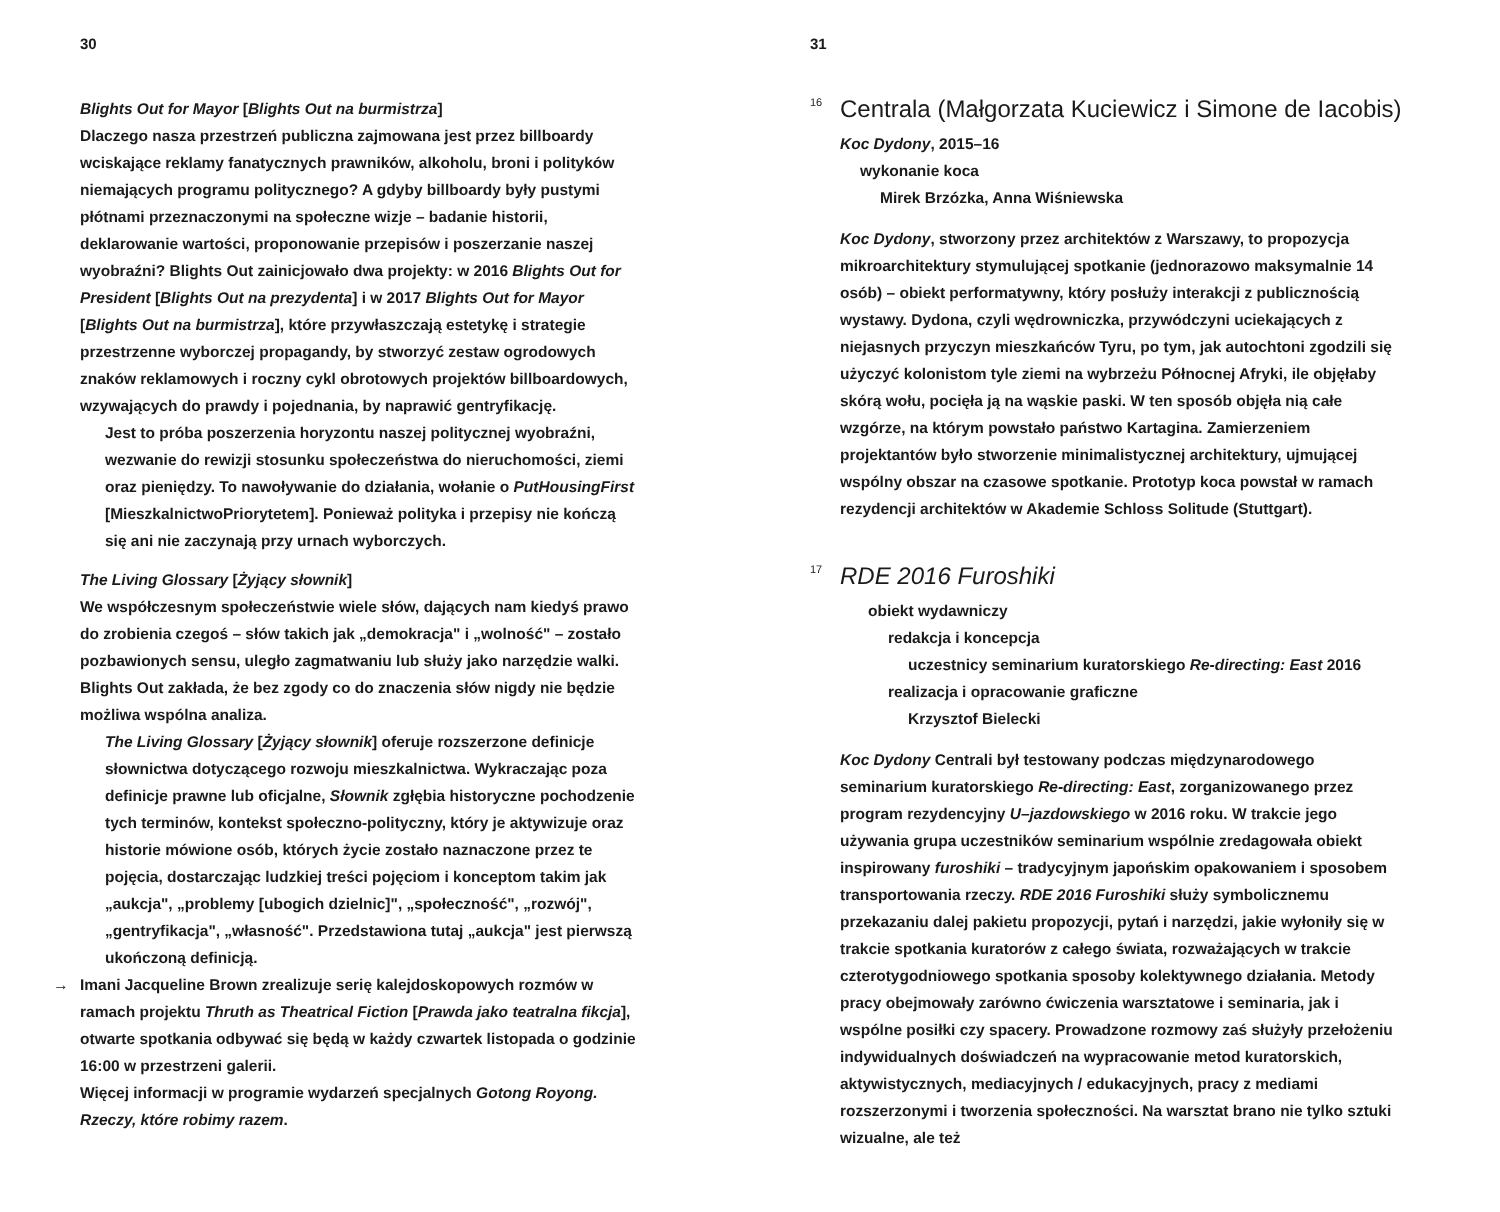30
Blights Out for Mayor [Blights Out na burmistrza]
Dlaczego nasza przestrzeń publiczna zajmowana jest przez billboardy wciskające reklamy fanatycznych prawników, alkoholu, broni i polityków niemających programu politycznego? A gdyby billboardy były pustymi płótnami przeznaczonymi na społeczne wizje – badanie historii, deklarowanie wartości, proponowanie przepisów i poszerzanie naszej wyobraźni? Blights Out zainicjowało dwa projekty: w 2016 Blights Out for President [Blights Out na prezydenta] i w 2017 Blights Out for Mayor [Blights Out na burmistrza], które przywłaszczają estetykę i strategie przestrzenne wyborczej propagandy, by stworzyć zestaw ogrodowych znaków reklamowych i roczny cykl obrotowych projektów billboardowych, wzywających do prawdy i pojednania, by naprawić gentryfikację.
Jest to próba poszerzenia horyzontu naszej politycznej wyobraźni, wezwanie do rewizji stosunku społeczeństwa do nieruchomości, ziemi oraz pieniędzy. To nawoływanie do działania, wołanie o PutHousingFirst [MieszkalnictwoPriorytetem]. Ponieważ polityka i przepisy nie kończą się ani nie zaczynają przy urnach wyborczych.
The Living Glossary [Żyjący słownik]
We współczesnym społeczeństwie wiele słów, dających nam kiedyś prawo do zrobienia czegoś – słów takich jak „demokracja" i „wolność" – zostało pozbawionych sensu, uległo zagmatwaniu lub służy jako narzędzie walki. Blights Out zakłada, że bez zgody co do znaczenia słów nigdy nie będzie możliwa wspólna analiza.
The Living Glossary [Żyjący słownik] oferuje rozszerzone definicje słownictwa dotyczącego rozwoju mieszkalnictwa. Wykraczając poza definicje prawne lub oficjalne, Słownik zgłębia historyczne pochodzenie tych terminów, kontekst społeczno-polityczny, który je aktywizuje oraz historie mówione osób, których życie zostało naznaczone przez te pojęcia, dostarczając ludzkiej treści pojęciom i konceptom takim jak „aukcja", „problemy [ubogich dzielnic]", „społeczność", „rozwój", „gentryfikacja", „własność". Przedstawiona tutaj „aukcja" jest pierwszą ukończoną definicją.
→ Imani Jacqueline Brown zrealizuje serię kalejdoskopowych rozmów w ramach projektu Thruth as Theatrical Fiction [Prawda jako teatralna fikcja], otwarte spotkania odbywać się będą w każdy czwartek listopada o godzinie 16:00 w przestrzeni galerii.
Więcej informacji w programie wydarzeń specjalnych Gotong Royong. Rzeczy, które robimy razem.
31
<sup>16</sup> Centrala (Małgorzata Kuciewicz i Simone de Iacobis)
Koc Dydony, 2015–16
wykonanie koca
Mirek Brzózka, Anna Wiśniewska
Koc Dydony, stworzony przez architektów z Warszawy, to propozycja mikroarchitektury stymulującej spotkanie (jednorazowo maksymalnie 14 osób) – obiekt performatywny, który posłuży interakcji z publicznością wystawy. Dydona, czyli wędrowniczka, przywódczyni uciekających z niejasnych przyczyn mieszkańców Tyru, po tym, jak autochtoni zgodzili się użyczyć kolonistom tyle ziemi na wybrzeżu Północnej Afryki, ile objęłaby skórą wołu, pocięła ją na wąskie paski. W ten sposób objęła nią całe wzgórze, na którym powstało państwo Kartagina. Zamierzeniem projektantów było stworzenie minimalistycznej architektury, ujmującej wspólny obszar na czasowe spotkanie. Prototyp koca powstał w ramach rezydencji architektów w Akademie Schloss Solitude (Stuttgart).
<sup>17</sup> RDE 2016 Furoshiki
obiekt wydawniczy
redakcja i koncepcja
uczestnicy seminarium kuratorskiego Re-directing: East 2016
realizacja i opracowanie graficzne
Krzysztof Bielecki
Koc Dydony Centrali był testowany podczas międzynarodowego seminarium kuratorskiego Re-directing: East, zorganizowanego przez program rezydencyjny U–jazdowskiego w 2016 roku. W trakcie jego używania grupa uczestników seminarium wspólnie zredagowała obiekt inspirowany furoshiki – tradycyjnym japońskim opakowaniem i sposobem transportowania rzeczy. RDE 2016 Furoshiki służy symbolicznemu przekazaniu dalej pakietu propozycji, pytań i narzędzi, jakie wyłoniły się w trakcie spotkania kuratorów z całego świata, rozważających w trakcie czterotygodniowego spotkania sposoby kolektywnego działania. Metody pracy obejmowały zarówno ćwiczenia warsztatowe i seminaria, jak i wspólne posiłki czy spacery. Prowadzone rozmowy zaś służyły przełożeniu indywidualnych doświadczeń na wypracowanie metod kuratorskich, aktywistycznych, mediacyjnych / edukacyjnych, pracy z mediami rozszerzonymi i tworzenia społeczności. Na warsztat brano nie tylko sztuki wizualne, ale też